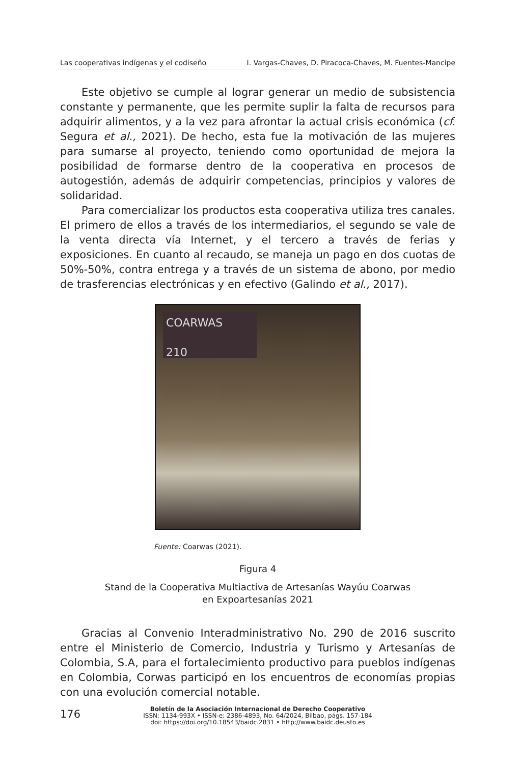Las cooperativas indígenas y el codiseño I. Vargas-Chaves, D. Piracoca-Chaves, M. Fuentes-Mancipe
Este objetivo se cumple al lograr generar un medio de subsistencia constante y permanente, que les permite suplir la falta de recursos para adquirir alimentos, y a la vez para afrontar la actual crisis económica (cf. Segura et al., 2021). De hecho, esta fue la motivación de las mujeres para sumarse al proyecto, teniendo como oportunidad de mejora la posibilidad de formarse dentro de la cooperativa en procesos de autogestión, además de adquirir competencias, principios y valores de solidaridad.
Para comercializar los productos esta cooperativa utiliza tres canales. El primero de ellos a través de los intermediarios, el segundo se vale de la venta directa vía Internet, y el tercero a través de ferias y exposiciones. En cuanto al recaudo, se maneja un pago en dos cuotas de 50%-50%, contra entrega y a través de un sistema de abono, por medio de trasferencias electrónicas y en efectivo (Galindo et al., 2017).
COARWAS
210
Fuente: Coarwas (2021).
Figura 4
Stand de la Cooperativa Multiactiva de Artesanías Wayúu Coarwas
en Expoartesanías 2021
Gracias al Convenio Interadministrativo No. 290 de 2016 suscrito entre el Ministerio de Comercio, Industria y Turismo y Artesanías de Colombia, S.A, para el fortalecimiento productivo para pueblos indígenas en Colombia, Corwas participó en los encuentros de economías propias con una evolución comercial notable.
176
Boletín de la Asociación Internacional de Derecho Cooperativo
ISSN: 1134-993X • ISSN-e: 2386-4893, No. 64/2024, Bilbao, págs. 157-184
doi: https://doi.org/10.18543/baidc.2831 • http://www.baidc.deusto.es